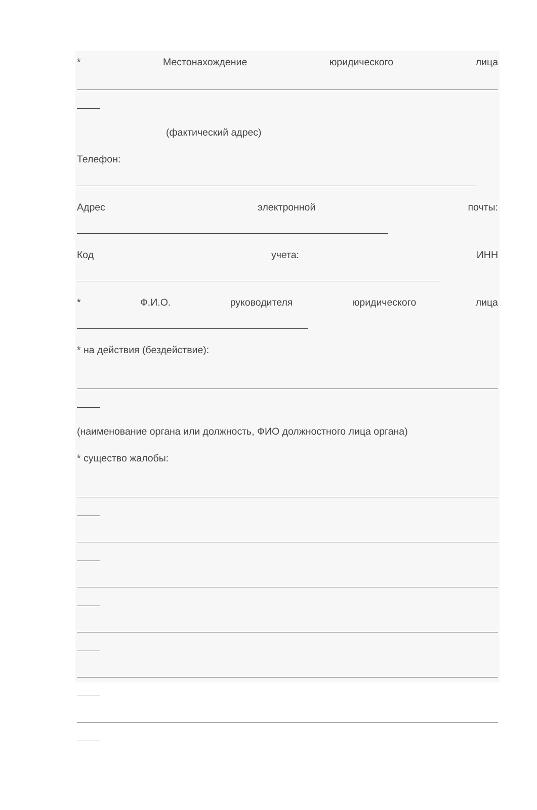* Местонахождение юридического лица
(фактический адрес)
Телефон:
Адрес электронной почты:
Код учета: ИНН
* Ф.И.О. руководителя юридического лица
* на действия (бездействие):
(наименование органа или должность, ФИО должностного лица органа)
* существо жалобы: